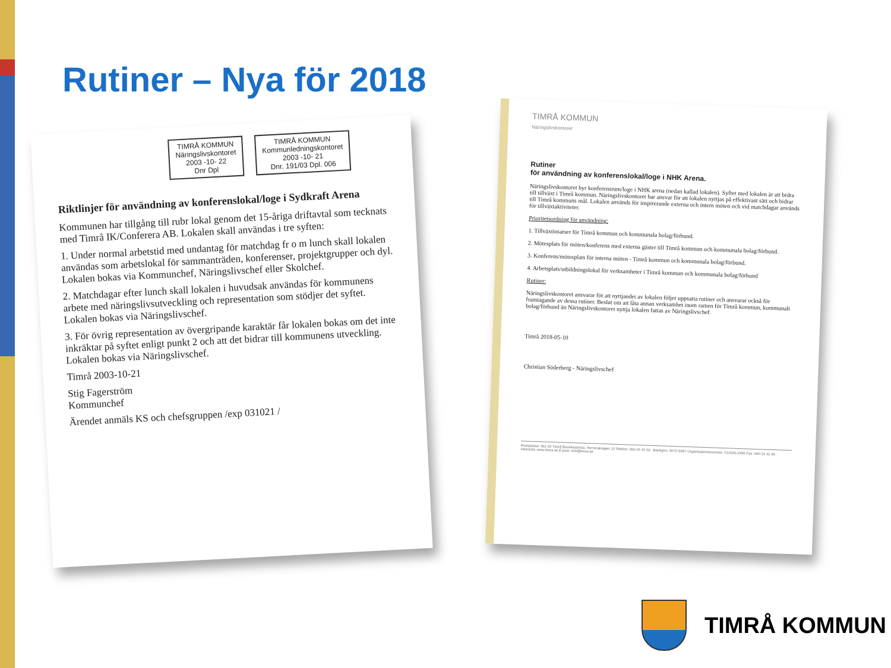Rutiner – Nya för 2018
TIMRÅ KOMMUN
Näringslivskontoret
2003 -10- 22
Dnr Dpl TIMRÅ KOMMUN
Kommunledningskontoret
2003 -10- 21
Dnr. 191/03 Dpl. 006
Riktlinjer för användning av konferenslokal/loge i Sydkraft Arena
Kommunen har tillgång till rubr lokal genom det 15-åriga driftavtal som tecknats med Timrå IK/Conferera AB. Lokalen skall användas i tre syften:
1. Under normal arbetstid med undantag för matchdag fr o m lunch skall lokalen användas som arbetslokal för sammanträden, konferenser, projektgrupper och dyl. Lokalen bokas via Kommunchef, Näringslivschef eller Skolchef.
2. Matchdagar efter lunch skall lokalen i huvudsak användas för kommunens arbete med näringslivsutveckling och representation som stödjer det syftet. Lokalen bokas via Näringslivschef.
3. För övrig representation av övergripande karaktär får lokalen bokas om det inte inkräktar på syftet enligt punkt 2 och att det bidrar till kommunens utveckling. Lokalen bokas via Näringslivschef.
Timrå 2003-10-21
Stig Fagerström
Kommunchef
Ärendet anmäls KS och chefsgruppen /exp 031021 /
TIMRÅ KOMMUN
Näringslivskontoret
Rutiner
för användning av konferenslokal/loge i NHK Arena.
Näringslivskontoret hyr konferensrum/loge i NHK arena (nedan kallad lokalen). Syftet med lokalen är att bidra till tillväxt i Timrå kommun. Näringslivskontoret har ansvar för att lokalen nyttjas på effektivast sätt och bidrar till Timrå kommuns mål. Lokalen används för inspirerande externa och intern möten och vid matchdagar används för tillväxtaktiviteter.
Prioritetsordning för användning:
1. Tillväxtinsatser för Timrå kommun och kommunala bolag/förbund.
2. Mötesplats för möten/konferens med externa gäster till Timrå kommun och kommunala bolag/förbund.
3. Konferens/mötesplats för interna möten - Timrå kommun och kommunala bolag/förbund.
4. Arbetsplats/utbildningslokal för verksamheter i Timrå kommun och kommunala bolag/förbund
Rutiner:
Näringslivskontoret ansvarar för att nyttjandet av lokalen följer uppsatta rutiner och ansvarar också för framtagande av dessa rutiner. Beslut om att låta annan verksamhet inom ramen för Timrå kommun, kommunalt bolag/förbund än Näringslivskontoret nyttja lokalen fattas av Näringslivschef.
Timrå 2018-05-10
Christian Söderberg - Näringslivschef
Postadress: 861 82 Timrå Besöksadress: Terminalvägen 10 Telefon: 060-16 31 00 Bankgiro: 5672-9387 Organisationsnummer: 212000-2395 Fax: 060-16 31 85 Hemsida: www.timra.se E-post: info@timra.se
TIMRÅ KOMMUN